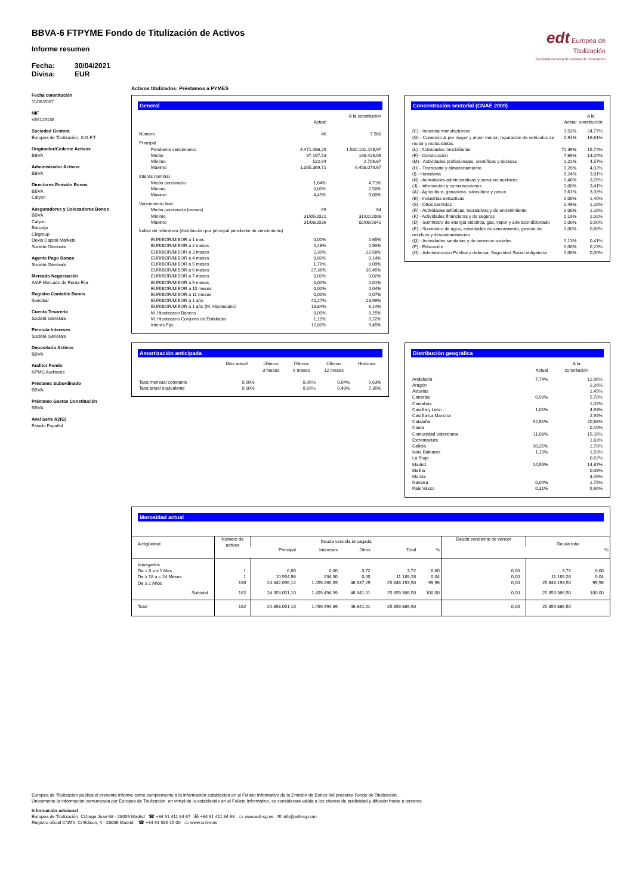edt Europea de Titulización
Sociedad Gestora de Fondos de Titulización
BBVA-6 FTPYME Fondo de Titulización de Activos
Informe resumen
Fecha: 30/04/2021
Divisa: EUR
Fecha constitución
11/06/2007
NIF
V85129138
Sociedad Gestora
Europea de Titulización, S.G.F.T
Originador/Cedente Activos
BBVA
Administrador Activos
BBVA
Directores Emisión Bonos
BBVA
Calyon
Aseguradores y Colocadores Bonos
BBVA
Calyon
Bancaja
Citigroup
Dexia Capital Markets
Société Générale
Agente Pago Bonos
Société Générale
Mercado Negociación
AIAF Mercado de Renta Fija
Registro Contable Bonos
Iberclear
Cuenta Tesorería
Société Générale
Permuta Intereses
Société Générale
Depositario Activos
BBVA
Auditor Fondo
KPMG Auditores
Préstamo Subordinado
BBVA
Préstamo Gastos Constitución
BBVA
Aval Serie A2(G)
Estado Español
Activos titulizados: Préstamos a PYMES
General
| | Actual | A la constitución |
| --- | --- | --- |
| Número | 46 | 7.560 |
| Principal | | |
| Pendiente vencimiento | 4.471.086,29 | 1.500.101.248,97 |
| Medio | 97.197,53 | 198.426,09 |
| Mínimo | 522,94 | 2.706,67 |
| Máximo | 1.065.369,71 | 6.458.079,67 |
| Interés nominal | | |
| Medio ponderado | 1,64% | 4,71% |
| Mínimo | 0,00% | 2,50% |
| Máximo | 4,45% | 9,00% |
| Vencimiento final | | |
| Media ponderada (meses) | 69 | 84 |
| Mínimo | 31/05/2021 | 31/01/2008 |
| Máximo | 31/08/2036 | 02/06/2042 |
| Índice de referencia (distribución por principal pendiente de vencimiento) | | |
| EURIBOR/MIBOR a 1 mes | 0,00% | 0,65% |
| EURIBOR/MIBOR a 2 meses | 0,48% | 0,90% |
| EURIBOR/MIBOR a 3 meses | 2,39% | 22,58% |
| EURIBOR/MIBOR a 4 meses | 0,00% | 0,14% |
| EURIBOR/MIBOR a 5 meses | 1,76% | 0,09% |
| EURIBOR/MIBOR a 6 meses | 27,36% | 35,45% |
| EURIBOR/MIBOR a 7 meses | 0,00% | 0,02% |
| EURIBOR/MIBOR a 9 meses | 0,00% | 0,01% |
| EURIBOR/MIBOR a 10 meses | 0,00% | 0,04% |
| EURIBOR/MIBOR a 11 meses | 0,00% | 0,07% |
| EURIBOR/MIBOR a 1 año | 40,27% | 23,99% |
| EURIBOR/MIBOR a 1 año (M. Hipotecario) | 13,84% | 6,14% |
| M. Hipotecario Bancos | 0,00% | 0,25% |
| M. Hipotecario Conjunto de Entidades | 1,10% | 0,22% |
| Interés Fijo | 12,80% | 9,45% |
Concentración sectorial (CNAE 2009)
| | Actual | A la constitución |
| --- | --- | --- |
| (C) - Industria manufacturera | 1,53% | 24,77% |
| (G) - Comercio al por mayor y al por menor; reparación de vehículos de motor y motocicletas | 0,91% | 16,61% |
| (L) - Actividades inmobiliarias | 71,39% | 15,74% |
| (F) - Construcción | 7,69% | 13,04% |
| (M) - Actividades profesionales, científicas y técnicas | 1,22% | 4,57% |
| (H) - Transporte y almacenamiento | 0,20% | 4,02% |
| (I) - Hostelería | 8,24% | 3,81% |
| (N) - Actividades administrativas y servicios auxliares | 0,40% | 3,76% |
| (J) - Información y comunicaciones | 0,00% | 3,41% |
| (A) - Agricultura, ganadería, silvicultura y pesca | 7,61% | 3,33% |
| (B) - Industrias extractivas | 0,00% | 1,40% |
| (S) - Otros servicios | 0,49% | 1,16% |
| (R) - Actividades artísticas, recreativas y de entrenimiento | 0,00% | 1,16% |
| (K) - Actividades financieras y de seguros | 0,19% | 1,02% |
| (D) - Suministro de energía eléctrica, gas, vapor y aire acondicionado | 0,00% | 0,90% |
| (E) - Suministro de agua, actividades de saneamiento, gestión de residuos y descontaminación | 0,00% | 0,68% |
| (Q) - Actividades sanitarias y de servicios sociales | 0,13% | 0,41% |
| (P) - Educación | 0,00% | 0,23% |
| (O) - Administración Pública y defensa; Seguridad Social obligatoria | 0,00% | 0,00% |
Amortización anticipada
| | Mes actual | Últimos 3 meses | Últimos 6 meses | Últimos 12 meses | Histórica |
| --- | --- | --- | --- | --- | --- |
| Tasa mensual constante | 0,00% | | 0,06% | 0,04% | 0,63% |
| Tasa anual equivalente | 0,00% | | 0,69% | 0,48% | 7,35% |
Distribución geográfica
| | Actual | A la constitución |
| --- | --- | --- |
| Andalucía | 7,74% | 12,96% |
| Aragón | | 2,26% |
| Asturias | | 1,45% |
| Canarias | 0,90% | 5,70% |
| Cantabria | | 1,02% |
| Castilla y León | 1,01% | 4,93% |
| Castilla-La Mancha | | 2,94% |
| Cataluña | 52,91% | 20,68% |
| Ceuta | | 0,10% |
| Comunidad Valenciana | 11,08% | 15,16% |
| Extremadura | | 1,83% |
| Galicia | 10,35% | 2,78% |
| Islas Baleares | 1,10% | 1,53% |
| La Rioja | | 0,62% |
| Madrid | 14,55% | 14,87% |
| Melilla | | 0,08% |
| Murcia | | 3,46% |
| Navarra | 0,04% | 1,75% |
| País Vasco | 0,31% | 5,90% |
Morosidad actual
| Antigüedad | Número de activos | Deuda vencida impagada | | | | | Deuda pendiente de vencer | Deuda total | |
| --- | --- | --- | --- | --- | --- | --- | --- | --- | --- |
| | | Principal | Intereses | Otros | Total | % | | | % |
| Impagados De > 0 a ≤ 1 Mes De ≥ 18 a < 24 Meses De ≥ 2 Años | 1 1 180 | 0,00 10.954,98 24.342.096,12 | 0,00 234,30 1.459.260,09 | 3,72 0,00 46.837,29 | 3,72 11.189,28 25.848.193,50 | 0,00 0,04 99,96 | 0,00 0,00 0,00 | 3,72 11.189,28 25.848.193,50 | 0,00 0,04 99,96 |
| Subtotal | 182 | 24.353.051,10 | 1.459.494,39 | 46.841,01 | 25.859.386,50 | 100,00 | 0,00 | 25.859.386,50 | 100,00 |
| Total | 182 | 24.353.051,10 | 1.459.494,39 | 46.841,01 | 25.859.386,50 | | 0,00 | 25.859.386,50 | |
Europea de Titulización publica el presente informe como complemento a la información establecida en el Folleto Informativo de la Emisión de Bonos del presente Fondo de Titulización.
Únicamente la información comunicada por Europea de Titulización, en virtud de lo establecido en el Folleto Informativo, se considerará válida a los efectos de publicidad y difusión frente a terceros.
Información adicional
Europea de Titulización: C/Jorge Juan 68 - 28009 Madrid ☎ +34 91 411 84 67 ⎙ +34 91 411 84 68 ▭ www.edt-sg.es ✉ info@edt-sg.com
Registro oficial CNMV: C/ Edison, 4 - 28006 Madrid ☎ +34 91 585 15 00 ▭ www.cnmv.es